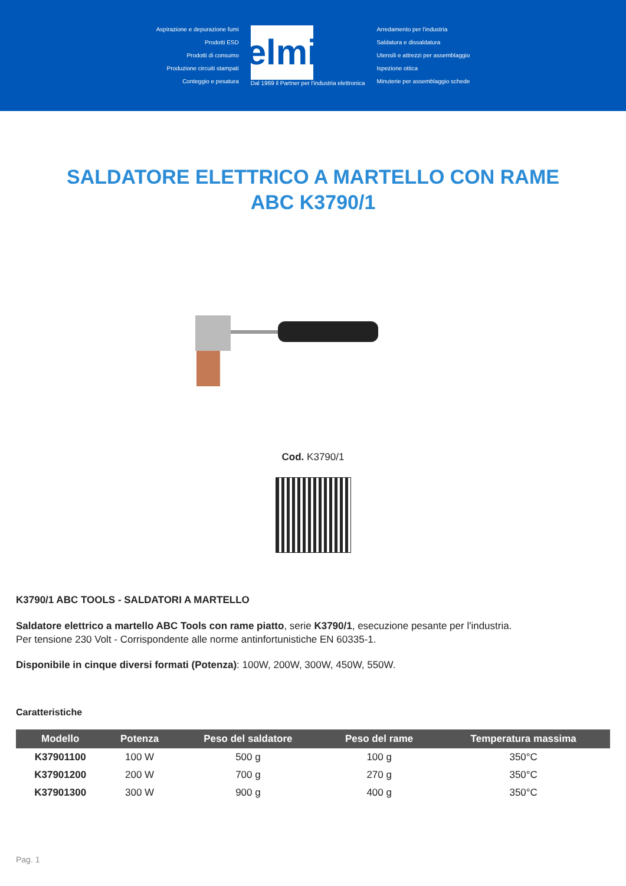Aspirazione e depurazione fumi
Prodotti ESD
Prodotti di consumo
Produzione circuiti stampati
Conteggio e pesatura
elmi
Dal 1969 il Partner per l'industria elettronica
Arredamento per l'industria
Saldatura e dissaldatura
Utensili e attrezzi per assemblaggio
Ispezione ottica
Minuterie per assemblaggio schede
SALDATORE ELETTRICO A MARTELLO CON RAME ABC K3790/1
Cod. K3790/1
K3790/1 ABC TOOLS - SALDATORI A MARTELLO
Saldatore elettrico a martello ABC Tools con rame piatto, serie K3790/1, esecuzione pesante per l'industria.
Per tensione 230 Volt - Corrispondente alle norme antinfortunistiche EN 60335-1.
Disponibile in cinque diversi formati (Potenza): 100W, 200W, 300W, 450W, 550W.
Caratteristiche
| Modello | Potenza | Peso del saldatore | Peso del rame | Temperatura massima |
| --- | --- | --- | --- | --- |
| K37901100 | 100 W | 500 g | 100 g | 350°C |
| K37901200 | 200 W | 700 g | 270 g | 350°C |
| K37901300 | 300 W | 900 g | 400 g | 350°C |
Pag. 1